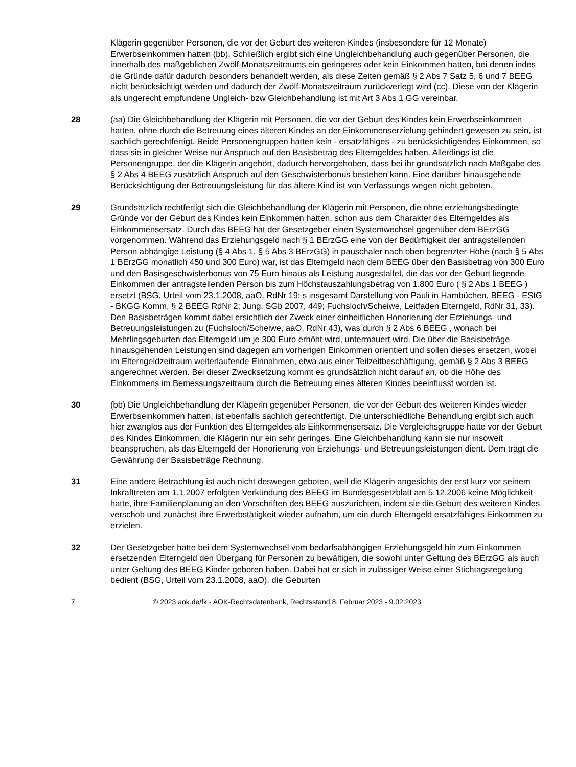Klägerin gegenüber Personen, die vor der Geburt des weiteren Kindes (insbesondere für 12 Monate) Erwerbseinkommen hatten (bb). Schließlich ergibt sich eine Ungleichbehandlung auch gegenüber Personen, die innerhalb des maßgeblichen Zwölf-Monatszeitraums ein geringeres oder kein Einkommen hatten, bei denen indes die Gründe dafür dadurch besonders behandelt werden, als diese Zeiten gemäß § 2 Abs 7 Satz 5, 6 und 7 BEEG nicht berücksichtigt werden und dadurch der Zwölf-Monatszeitraum zurückverlegt wird (cc). Diese von der Klägerin als ungerecht empfundene Ungleich- bzw Gleichbehandlung ist mit Art 3 Abs 1 GG vereinbar.
28 (aa) Die Gleichbehandlung der Klägerin mit Personen, die vor der Geburt des Kindes kein Erwerbseinkommen hatten, ohne durch die Betreuung eines älteren Kindes an der Einkommenserzielung gehindert gewesen zu sein, ist sachlich gerechtfertigt. Beide Personengruppen hatten kein - ersatzfähiges - zu berücksichtigendes Einkommen, so dass sie in gleicher Weise nur Anspruch auf den Basisbetrag des Elterngeldes haben. Allerdings ist die Personengruppe, der die Klägerin angehört, dadurch hervorgehoben, dass bei ihr grundsätzlich nach Maßgabe des § 2 Abs 4 BEEG zusätzlich Anspruch auf den Geschwisterbonus bestehen kann. Eine darüber hinausgehende Berücksichtigung der Betreuungsleistung für das ältere Kind ist von Verfassungs wegen nicht geboten.
29 Grundsätzlich rechtfertigt sich die Gleichbehandlung der Klägerin mit Personen, die ohne erziehungsbedingte Gründe vor der Geburt des Kindes kein Einkommen hatten, schon aus dem Charakter des Elterngeldes als Einkommensersatz. Durch das BEEG hat der Gesetzgeber einen Systemwechsel gegenüber dem BErzGG vorgenommen. Während das Erziehungsgeld nach § 1 BErzGG eine von der Bedürftigkeit der antragstellenden Person abhängige Leistung (§ 4 Abs 1, § 5 Abs 3 BErzGG) in pauschaler nach oben begrenzter Höhe (nach § 5 Abs 1 BErzGG monatlich 450 und 300 Euro) war, ist das Elterngeld nach dem BEEG über den Basisbetrag von 300 Euro und den Basisgeschwisterbonus von 75 Euro hinaus als Leistung ausgestaltet, die das vor der Geburt liegende Einkommen der antragstellenden Person bis zum Höchstauszahlungsbetrag von 1.800 Euro ( § 2 Abs 1 BEEG ) ersetzt (BSG, Urteil vom 23.1.2008, aaO, RdNr 19; s insgesamt Darstellung von Pauli in Hambüchen, BEEG - EStG - BKGG Komm, § 2 BEEG RdNr 2; Jung, SGb 2007, 449; Fuchsloch/Scheiwe, Leitfaden Elterngeld, RdNr 31, 33). Den Basisbeträgen kommt dabei ersichtlich der Zweck einer einheitlichen Honorierung der Erziehungs- und Betreuungsleistungen zu (Fuchsloch/Scheiwe, aaO, RdNr 43), was durch § 2 Abs 6 BEEG , wonach bei Mehrlingsgeburten das Elterngeld um je 300 Euro erhöht wird, untermauert wird. Die über die Basisbeträge hinausgehenden Leistungen sind dagegen am vorherigen Einkommen orientiert und sollen dieses ersetzen, wobei im Elterngeldzeitraum weiterlaufende Einnahmen, etwa aus einer Teilzeitbeschäftigung, gemäß § 2 Abs 3 BEEG angerechnet werden. Bei dieser Zwecksetzung kommt es grundsätzlich nicht darauf an, ob die Höhe des Einkommens im Bemessungszeitraum durch die Betreuung eines älteren Kindes beeinflusst worden ist.
30 (bb) Die Ungleichbehandlung der Klägerin gegenüber Personen, die vor der Geburt des weiteren Kindes wieder Erwerbseinkommen hatten, ist ebenfalls sachlich gerechtfertigt. Die unterschiedliche Behandlung ergibt sich auch hier zwanglos aus der Funktion des Elterngeldes als Einkommensersatz. Die Vergleichsgruppe hatte vor der Geburt des Kindes Einkommen, die Klägerin nur ein sehr geringes. Eine Gleichbehandlung kann sie nur insoweit beanspruchen, als das Elterngeld der Honorierung von Erziehungs- und Betreuungsleistungen dient. Dem trägt die Gewährung der Basisbeträge Rechnung.
31 Eine andere Betrachtung ist auch nicht deswegen geboten, weil die Klägerin angesichts der erst kurz vor seinem Inkrafttreten am 1.1.2007 erfolgten Verkündung des BEEG im Bundesgesetzblatt am 5.12.2006 keine Möglichkeit hatte, ihre Familienplanung an den Vorschriften des BEEG auszurichten, indem sie die Geburt des weiteren Kindes verschob und zunächst ihre Erwerbstätigkeit wieder aufnahm, um ein durch Elterngeld ersatzfähiges Einkommen zu erzielen.
32 Der Gesetzgeber hatte bei dem Systemwechsel vom bedarfsabhängigen Erziehungsgeld hin zum Einkommen ersetzenden Elterngeld den Übergang für Personen zu bewältigen, die sowohl unter Geltung des BErzGG als auch unter Geltung des BEEG Kinder geboren haben. Dabei hat er sich in zulässiger Weise einer Stichtagsregelung bedient (BSG, Urteil vom 23.1.2008, aaO), die Geburten
7 © 2023 aok.de/fk - AOK-Rechtsdatenbank, Rechtsstand 8. Februar 2023 - 9.02.2023